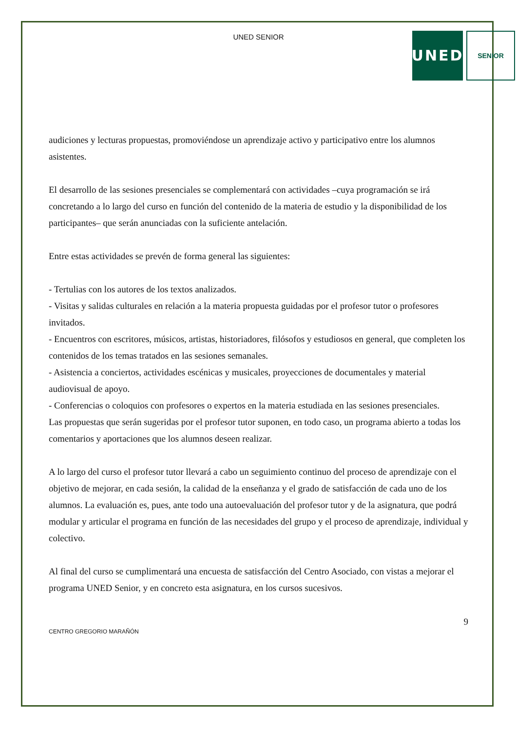UNED SENIOR
UNED
SENIOR
audiciones y lecturas propuestas, promoviéndose un aprendizaje activo y participativo entre los alumnos asistentes.
El desarrollo de las sesiones presenciales se complementará con actividades –cuya programación se irá concretando a lo largo del curso en función del contenido de la materia de estudio y la disponibilidad de los participantes– que serán anunciadas con la suficiente antelación.
Entre estas actividades se prevén de forma general las siguientes:
- Tertulias con los autores de los textos analizados.
- Visitas y salidas culturales en relación a la materia propuesta guidadas por el profesor tutor o profesores invitados.
- Encuentros con escritores, músicos, artistas, historiadores, filósofos y estudiosos en general, que completen los contenidos de los temas tratados en las sesiones semanales.
- Asistencia a conciertos, actividades escénicas y musicales, proyecciones de documentales y material audiovisual de apoyo.
- Conferencias o coloquios con profesores o expertos en la materia estudiada en las sesiones presenciales.
Las propuestas que serán sugeridas por el profesor tutor suponen, en todo caso, un programa abierto a todas los comentarios y aportaciones que los alumnos deseen realizar.
A lo largo del curso el profesor tutor llevará a cabo un seguimiento continuo del proceso de aprendizaje con el objetivo de mejorar, en cada sesión, la calidad de la enseñanza y el grado de satisfacción de cada uno de los alumnos. La evaluación es, pues, ante todo una autoevaluación del profesor tutor y de la asignatura, que podrá modular y articular el programa en función de las necesidades del grupo y el proceso de aprendizaje, individual y colectivo.
Al final del curso se cumplimentará una encuesta de satisfacción del Centro Asociado, con vistas a mejorar el programa UNED Senior, y en concreto esta asignatura, en los cursos sucesivos.
9
CENTRO GREGORIO MARAÑÓN